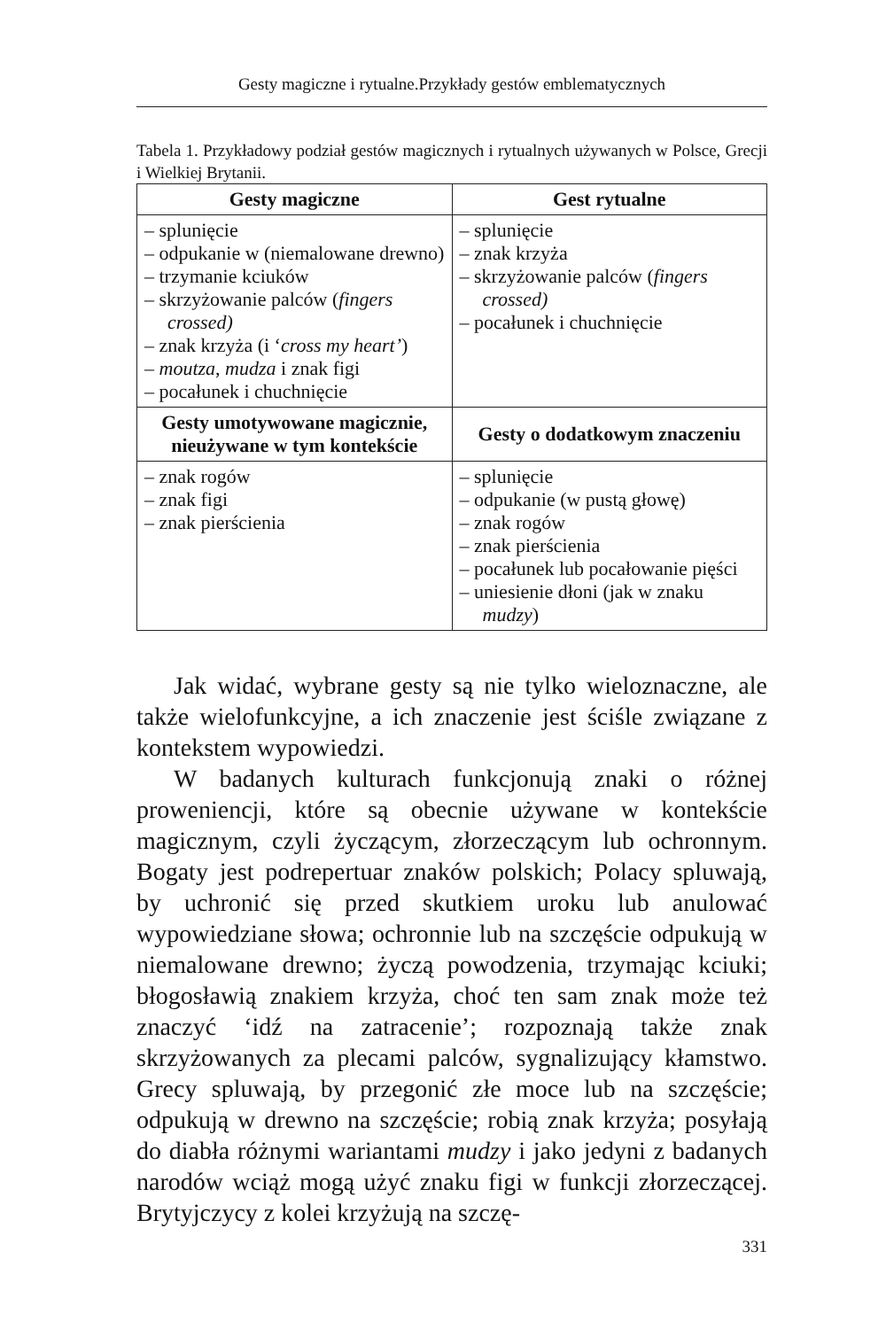Gesty magiczne i rytualne.Przykłady gestów emblematycznych
Tabela 1. Przykładowy podział gestów magicznych i rytualnych używanych w Polsce, Grecji i Wielkiej Brytanii.
| Gesty magiczne | Gest rytualne |
| --- | --- |
| – splunięcie – odpukanie w (niemalowane drewno) – trzymanie kciuków – skrzyżowanie palców ( fingers crossed) – znak krzyża (i ‘ cross my heart’ ) – moutza , mudza i znak figi – pocałunek i chuchnięcie | – splunięcie – znak krzyża – skrzyżowanie palców ( fingers crossed) – pocałunek i chuchnięcie |
| Gesty umotywowane magicznie, nieużywane w tym kontekście | Gesty o dodatkowym znaczeniu |
| – znak rogów – znak figi – znak pierścienia | – splunięcie – odpukanie (w pustą głowę) – znak rogów – znak pierścienia – pocałunek lub pocałowanie pięści – uniesienie dłoni (jak w znaku mudzy ) |
Jak widać, wybrane gesty są nie tylko wieloznaczne, ale także wielofunkcyjne, a ich znaczenie jest ściśle związane z kontekstem wypowiedzi.
W badanych kulturach funkcjonują znaki o różnej proweniencji, które są obecnie używane w kontekście magicznym, czyli życzącym, złorzeczącym lub ochronnym. Bogaty jest podrepertuar znaków polskich; Polacy spluwają, by uchronić się przed skutkiem uroku lub anulować wypowiedziane słowa; ochronnie lub na szczęście odpukują w niemalowane drewno; życzą powodzenia, trzymając kciuki; błogosławią znakiem krzyża, choć ten sam znak może też znaczyć ‘idź na zatracenie’; rozpoznają także znak skrzyżowanych za plecami palców, sygnalizujący kłamstwo. Grecy spluwają, by przegonić złe moce lub na szczęście; odpukują w drewno na szczęście; robią znak krzyża; posyłają do diabła różnymi wariantami mudzy i jako jedyni z badanych narodów wciąż mogą użyć znaku figi w funkcji złorzeczącej. Brytyjczycy z kolei krzyżują na szczę-
331